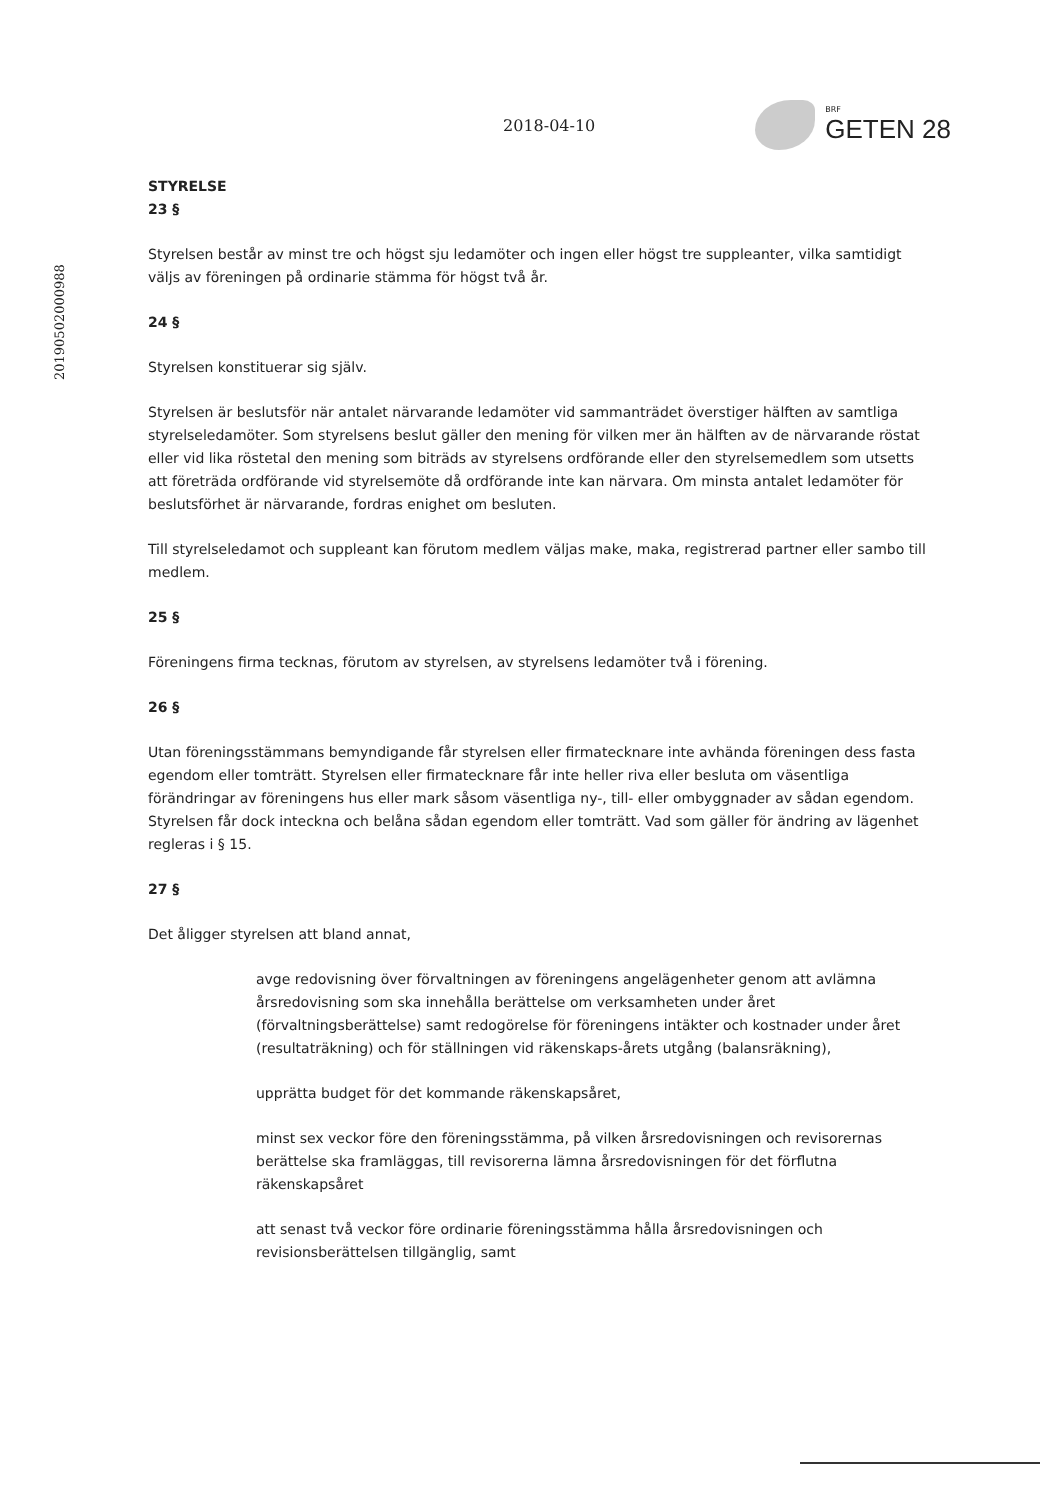20190502000988
2018-04-10
BRF
GETEN 28
STYRELSE
23 §
Styrelsen består av minst tre och högst sju ledamöter och ingen eller högst tre suppleanter, vilka samtidigt väljs av föreningen på ordinarie stämma för högst två år.
24 §
Styrelsen konstituerar sig själv.
Styrelsen är beslutsför när antalet närvarande ledamöter vid sammanträdet överstiger hälften av samtliga styrelseledamöter. Som styrelsens beslut gäller den mening för vilken mer än hälften av de närvarande röstat eller vid lika röstetal den mening som biträds av styrelsens ordförande eller den styrelsemedlem som utsetts att företräda ordförande vid styrelsemöte då ordförande inte kan närvara. Om minsta antalet ledamöter för beslutsförhet är närvarande, fordras enighet om besluten.
Till styrelseledamot och suppleant kan förutom medlem väljas make, maka, registrerad partner eller sambo till medlem.
25 §
Föreningens firma tecknas, förutom av styrelsen, av styrelsens ledamöter två i förening.
26 §
Utan föreningsstämmans bemyndigande får styrelsen eller firmatecknare inte avhända föreningen dess fasta egendom eller tomträtt. Styrelsen eller firmatecknare får inte heller riva eller besluta om väsentliga förändringar av föreningens hus eller mark såsom väsentliga ny-, till- eller ombyggnader av sådan egendom. Styrelsen får dock inteckna och belåna sådan egendom eller tomträtt. Vad som gäller för ändring av lägenhet regleras i § 15.
27 §
Det åligger styrelsen att bland annat,
avge redovisning över förvaltningen av föreningens angelägenheter genom att avlämna årsredovisning som ska innehålla berättelse om verksamheten under året (förvaltningsberättelse) samt redogörelse för föreningens intäkter och kostnader under året (resultaträkning) och för ställningen vid räkenskaps-årets utgång (balansräkning),
upprätta budget för det kommande räkenskapsåret,
minst sex veckor före den föreningsstämma, på vilken årsredovisningen och revisorernas berättelse ska framläggas, till revisorerna lämna årsredovisningen för det förflutna räkenskapsåret
att senast två veckor före ordinarie föreningsstämma hålla årsredovisningen och revisionsberättelsen tillgänglig, samt